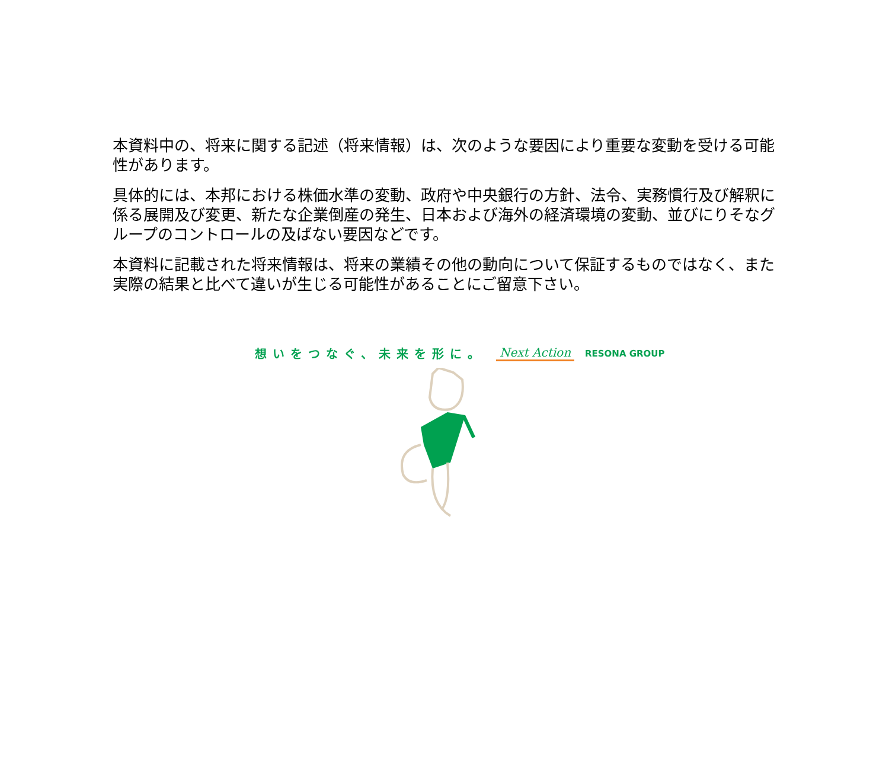本資料中の、将来に関する記述（将来情報）は、次のような要因により重要な変動を受ける可能性があります。
具体的には、本邦における株価水準の変動、政府や中央銀行の方針、法令、実務慣行及び解釈に係る展開及び変更、新たな企業倒産の発生、日本および海外の経済環境の変動、並びにりそなグループのコントロールの及ばない要因などです。
本資料に記載された将来情報は、将来の業績その他の動向について保証するものではなく、また実際の結果と比べて違いが生じる可能性があることにご留意下さい。
想いをつなぐ、未来を形に。 Next Action RESONA GROUP